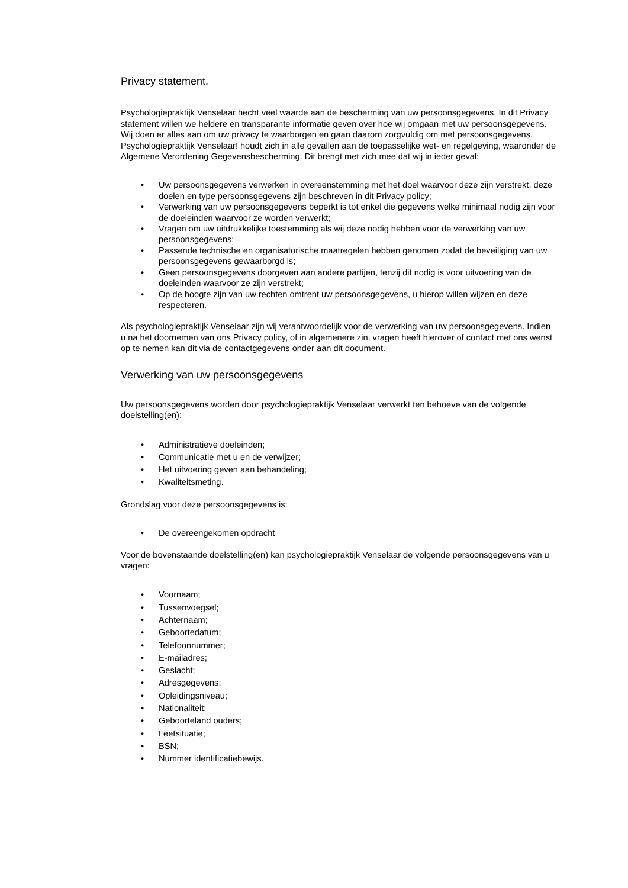Privacy statement.
Psychologiepraktijk Venselaar hecht veel waarde aan de bescherming van uw persoonsgegevens. In dit Privacy statement willen we heldere en transparante informatie geven over hoe wij omgaan met uw persoonsgegevens.
Wij doen er alles aan om uw privacy te waarborgen en gaan daarom zorgvuldig om met persoonsgegevens. Psychologiepraktijk Venselaar! houdt zich in alle gevallen aan de toepasselijke wet- en regelgeving, waaronder de Algemene Verordening Gegevensbescherming. Dit brengt met zich mee dat wij in ieder geval:
• Uw persoonsgegevens verwerken in overeenstemming met het doel waarvoor deze zijn verstrekt, deze doelen en type persoonsgegevens zijn beschreven in dit Privacy policy;
• Verwerking van uw persoonsgegevens beperkt is tot enkel die gegevens welke minimaal nodig zijn voor de doeleinden waarvoor ze worden verwerkt;
• Vragen om uw uitdrukkelijke toestemming als wij deze nodig hebben voor de verwerking van uw persoonsgegevens;
• Passende technische en organisatorische maatregelen hebben genomen zodat de beveiliging van uw persoonsgegevens gewaarborgd is;
• Geen persoonsgegevens doorgeven aan andere partijen, tenzij dit nodig is voor uitvoering van de doeleinden waarvoor ze zijn verstrekt;
• Op de hoogte zijn van uw rechten omtrent uw persoonsgegevens, u hierop willen wijzen en deze respecteren.
Als psychologiepraktijk Venselaar zijn wij verantwoordelijk voor de verwerking van uw persoonsgegevens. Indien u na het doornemen van ons Privacy policy, of in algemenere zin, vragen heeft hierover of contact met ons wenst op te nemen kan dit via de contactgegevens onder aan dit document.
Verwerking van uw persoonsgegevens
Uw persoonsgegevens worden door psychologiepraktijk Venselaar verwerkt ten behoeve van de volgende doelstelling(en):
• Administratieve doeleinden;
• Communicatie met u en de verwijzer;
• Het uitvoering geven aan behandeling;
• Kwaliteitsmeting.
Grondslag voor deze persoonsgegevens is:
• De overeengekomen opdracht
Voor de bovenstaande doelstelling(en) kan psychologiepraktijk Venselaar de volgende persoonsgegevens van u vragen:
• Voornaam;
• Tussenvoegsel;
• Achternaam;
• Geboortedatum;
• Telefoonnummer;
• E-mailadres;
• Geslacht;
• Adresgegevens;
• Opleidingsniveau;
• Nationaliteit;
• Geboorteland ouders;
• Leefsituatie;
• BSN;
• Nummer identificatiebewijs.